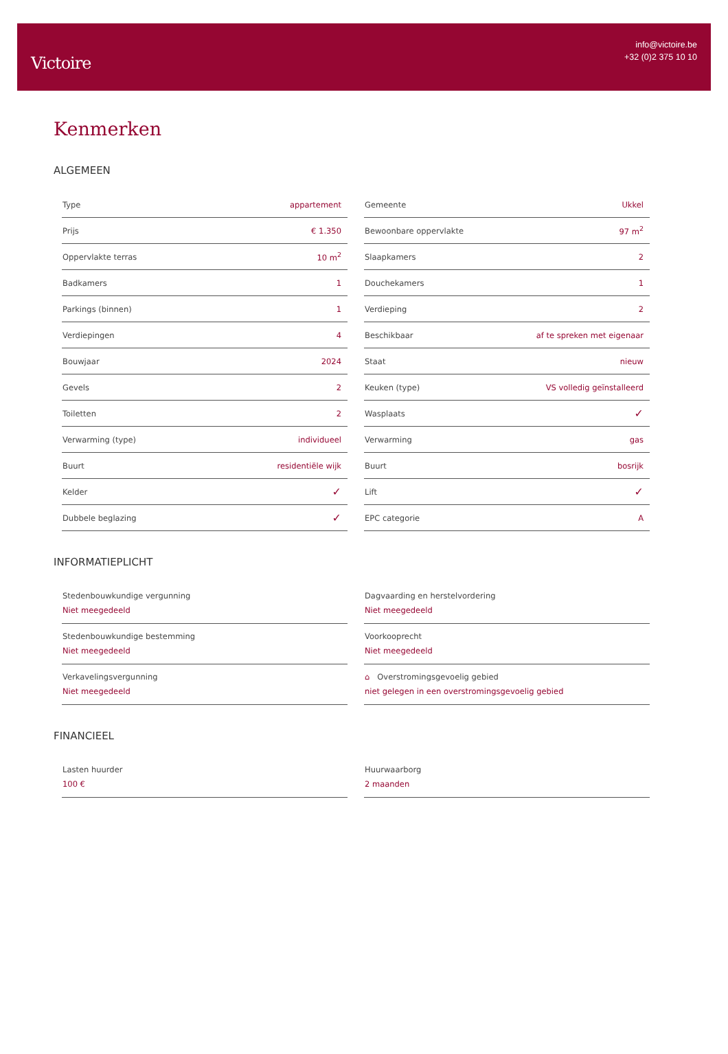Victoire
info@victoire.be
+32 (0)2 375 10 10
Kenmerken
ALGEMEEN
| Type | appartement |
| Prijs | € 1.350 |
| Oppervlakte terras | 10 m<sup>2</sup> |
| Badkamers | 1 |
| Parkings (binnen) | 1 |
| Verdiepingen | 4 |
| Bouwjaar | 2024 |
| Gevels | 2 |
| Toiletten | 2 |
| Verwarming (type) | individueel |
| Buurt | residentiële wijk |
| Kelder | ✓ |
| Dubbele beglazing | ✓ |
| Gemeente | Ukkel |
| Bewoonbare oppervlakte | 97 m<sup>2</sup> |
| Slaapkamers | 2 |
| Douchekamers | 1 |
| Verdieping | 2 |
| Beschikbaar | af te spreken met eigenaar |
| Staat | nieuw |
| Keuken (type) | VS volledig geïnstalleerd |
| Wasplaats | ✓ |
| Verwarming | gas |
| Buurt | bosrijk |
| Lift | ✓ |
| EPC categorie | A |
INFORMATIEPLICHT
Stedenbouwkundige vergunning
Niet meegedeeld
Stedenbouwkundige bestemming
Niet meegedeeld
Verkavelingsvergunning
Niet meegedeeld
Dagvaarding en herstelvordering
Niet meegedeeld
Voorkooprecht
Niet meegedeeld
⌂ Overstromingsgevoelig gebied
niet gelegen in een overstromingsgevoelig gebied
FINANCIEEL
Lasten huurder
100 €
Huurwaarborg
2 maanden